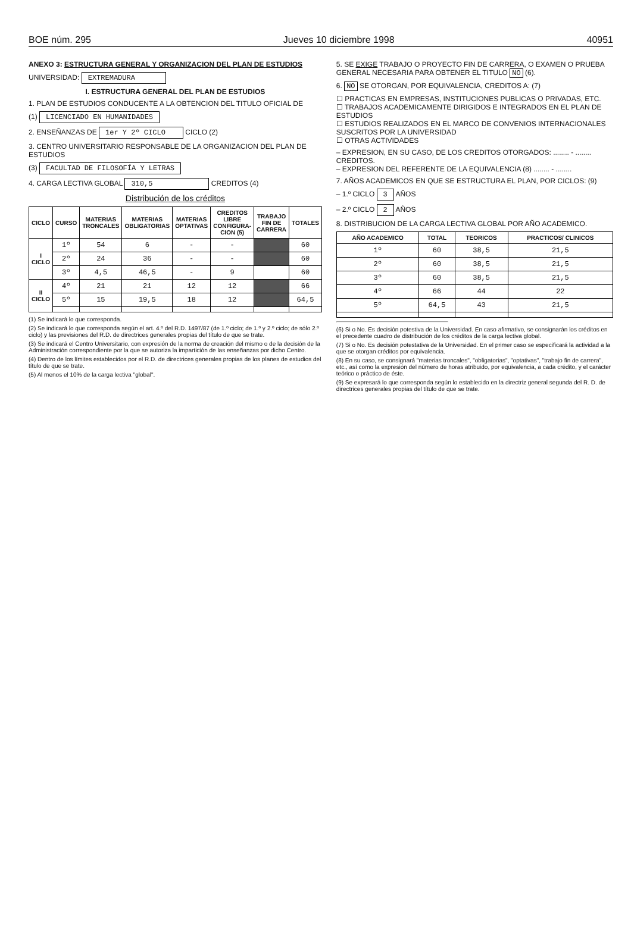BOE núm. 295 Jueves 10 diciembre 1998 40951
ANEXO 3: ESTRUCTURA GENERAL Y ORGANIZACION DEL PLAN DE ESTUDIOS
UNIVERSIDAD: EXTREMADURA
I. ESTRUCTURA GENERAL DEL PLAN DE ESTUDIOS
1. PLAN DE ESTUDIOS CONDUCENTE A LA OBTENCION DEL TITULO OFICIAL DE
(1) LICENCIADO EN HUMANIDADES
2. ENSEÑANZAS DE 1er Y 2º CICLO CICLO (2)
3. CENTRO UNIVERSITARIO RESPONSABLE DE LA ORGANIZACION DEL PLAN DE ESTUDIOS
(3) FACULTAD DE FILOSOFÍA Y LETRAS
4. CARGA LECTIVA GLOBAL 310,5 CREDITOS (4)
Distribución de los créditos
| CICLO | CURSO | MATERIAS TRONCALES | MATERIAS OBLIGATORIAS | MATERIAS OPTATIVAS | CREDITOS LIBRE CONFIGURA-CION (5) | TRABAJO FIN DE CARRERA | TOTALES |
| --- | --- | --- | --- | --- | --- | --- | --- |
| I CICLO | 1º | 54 | 6 | - | - | | 60 |
| | 2º | 24 | 36 | - | - | | 60 |
| | 3º | 4,5 | 46,5 | - | 9 | | 60 |
| II CICLO | 4º | 21 | 21 | 12 | 12 | | 66 |
| | 5º | 15 | 19,5 | 18 | 12 | | 64,5 |
(1) Se indicará lo que corresponda.
(2) Se indicará lo que corresponda según el art. 4.º del R.D. 1497/87 (de 1.º ciclo; de 1.º y 2.º ciclo; de sólo 2.º ciclo) y las previsiones del R.D. de directrices generales propias del título de que se trate.
(3) Se indicará el Centro Universitario, con expresión de la norma de creación del mismo o de la decisión de la Administración correspondiente por la que se autoriza la impartición de las enseñanzas por dicho Centro.
(4) Dentro de los límites establecidos por el R.D. de directrices generales propias de los planes de estudios del título de que se trate.
(5) Al menos el 10% de la carga lectiva "global".
5. SE EXIGE TRABAJO O PROYECTO FIN DE CARRERA, O EXAMEN O PRUEBA GENERAL NECESARIA PARA OBTENER EL TITULO NO (6).
6. NO SE OTORGAN, POR EQUIVALENCIA, CREDITOS A: (7)
☐ PRACTICAS EN EMPRESAS, INSTITUCIONES PUBLICAS O PRIVADAS, ETC.
☐ TRABAJOS ACADEMICAMENTE DIRIGIDOS E INTEGRADOS EN EL PLAN DE ESTUDIOS
☐ ESTUDIOS REALIZADOS EN EL MARCO DE CONVENIOS INTERNACIONALES SUSCRITOS POR LA UNIVERSIDAD
☐ OTRAS ACTIVIDADES
– EXPRESION, EN SU CASO, DE LOS CREDITOS OTORGADOS: ........ - ........ CREDITOS.
– EXPRESION DEL REFERENTE DE LA EQUIVALENCIA (8) ........ - ........
7. AÑOS ACADEMICOS EN QUE SE ESTRUCTURA EL PLAN, POR CICLOS: (9)
– 1.º CICLO 3 AÑOS
– 2.º CICLO 2 AÑOS
8. DISTRIBUCION DE LA CARGA LECTIVA GLOBAL POR AÑO ACADEMICO.
| AÑO ACADEMICO | TOTAL | TEORICOS | PRACTICOS/ CLINICOS |
| --- | --- | --- | --- |
| 1º | 60 | 38,5 | 21,5 |
| 2º | 60 | 38,5 | 21,5 |
| 3º | 60 | 38,5 | 21,5 |
| 4º | 66 | 44 | 22 |
| 5º | 64,5 | 43 | 21,5 |
(6) Si o No. Es decisión potestiva de la Universidad. En caso afirmativo, se consignarán los créditos en el precedente cuadro de distribución de los créditos de la carga lectiva global.
(7) Si o No. Es decisión potestativa de la Universidad. En el primer caso se especificará la actividad a la que se otorgan créditos por equivalencia.
(8) En su caso, se consignará "materias troncales", "obligatorias", "optativas", "trabajo fin de carrera", etc., así como la expresión del número de horas atribuido, por equivalencia, a cada crédito, y el carácter teórico o práctico de éste.
(9) Se expresará lo que corresponda según lo establecido en la directriz general segunda del R. D. de directrices generales propias del título de que se trate.